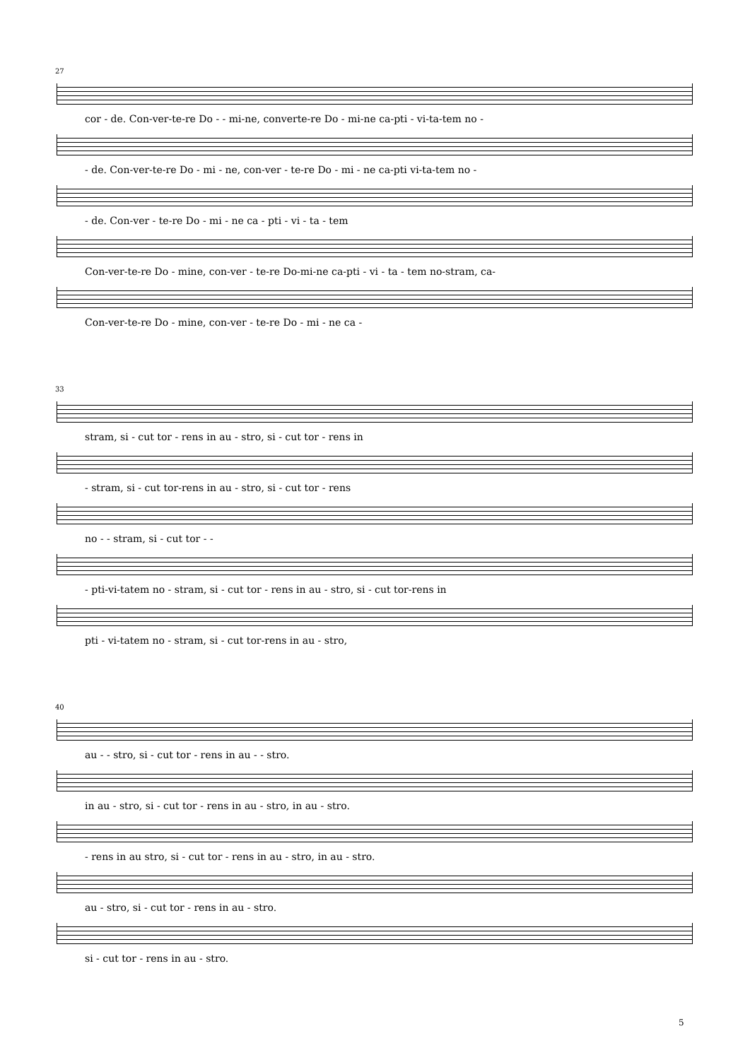27
cor - de. Con-ver-te-re Do - - mi-ne, converte-re Do - mi-ne ca-pti - vi-ta-tem no -
- de. Con-ver-te-re Do - mi - ne, con-ver - te-re Do - mi - ne ca-pti vi-ta-tem no -
- de. Con-ver - te-re Do - mi - ne ca - pti - vi - ta - tem
Con-ver-te-re Do - mine, con-ver - te-re Do-mi-ne ca-pti - vi - ta - tem no-stram, ca-
Con-ver-te-re Do - mine, con-ver - te-re Do - mi - ne ca -
33
stram, si - cut tor - rens in au - stro, si - cut tor - rens in
- stram, si - cut tor-rens in au - stro, si - cut tor - rens
no - - stram, si - cut tor - -
- pti-vi-tatem no - stram, si - cut tor - rens in au - stro, si - cut tor-rens in
pti - vi-tatem no - stram, si - cut tor-rens in au - stro,
40
au - - stro, si - cut tor - rens in au - - stro.
in au - stro, si - cut tor - rens in au - stro, in au - stro.
- rens in au stro, si - cut tor - rens in au - stro, in au - stro.
au - stro, si - cut tor - rens in au - stro.
si - cut tor - rens in au - stro.
5